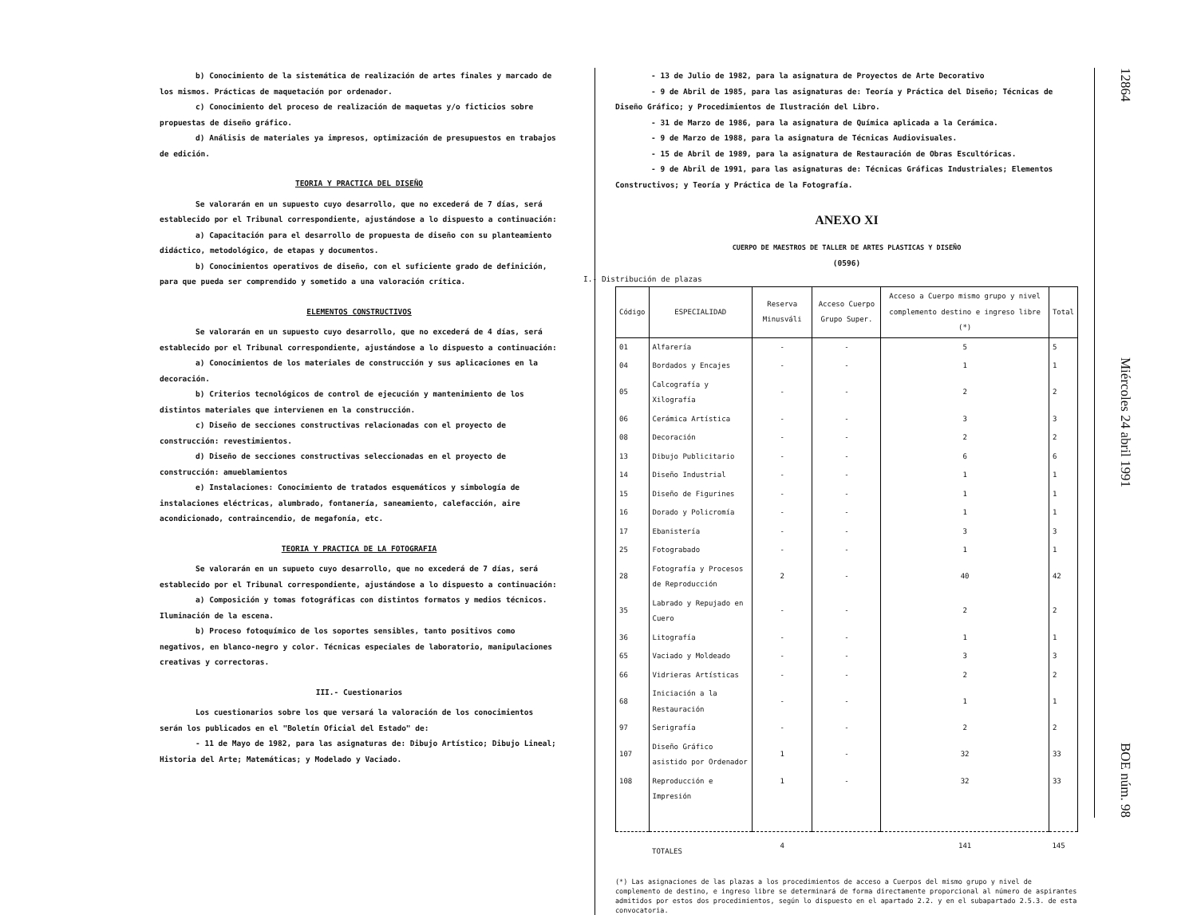b) Conocimiento de la sistemática de realización de artes finales y marcado de los mismos. Prácticas de maquetación por ordenador.
c) Conocimiento del proceso de realización de maquetas y/o ficticios sobre propuestas de diseño gráfico.
d) Análisis de materiales ya impresos, optimización de presupuestos en trabajos de edición.
TEORIA Y PRACTICA DEL DISEÑO
Se valorarán en un supuesto cuyo desarrollo, que no excederá de 7 días, será establecido por el Tribunal correspondiente, ajustándose a lo dispuesto a continuación:
a) Capacitación para el desarrollo de propuesta de diseño con su planteamiento didáctico, metodológico, de etapas y documentos.
b) Conocimientos operativos de diseño, con el suficiente grado de definición, para que pueda ser comprendido y sometido a una valoración crítica.
ELEMENTOS CONSTRUCTIVOS
Se valorarán en un supuesto cuyo desarrollo, que no excederá de 4 días, será establecido por el Tribunal correspondiente, ajustándose a lo dispuesto a continuación:
a) Conocimientos de los materiales de construcción y sus aplicaciones en la decoración.
b) Criterios tecnológicos de control de ejecución y mantenimiento de los distintos materiales que intervienen en la construcción.
c) Diseño de secciones constructivas relacionadas con el proyecto de construcción: revestimientos.
d) Diseño de secciones constructivas seleccionadas en el proyecto de construcción: amueblamientos
e) Instalaciones: Conocimiento de tratados esquemáticos y simbología de instalaciones eléctricas, alumbrado, fontanería, saneamiento, calefacción, aire acondicionado, contraincendio, de megafonía, etc.
TEORIA Y PRACTICA DE LA FOTOGRAFIA
Se valorarán en un supueto cuyo desarrollo, que no excederá de 7 días, será establecido por el Tribunal correspondiente, ajustándose a lo dispuesto a continuación:
a) Composición y tomas fotográficas con distintos formatos y medios técnicos. Iluminación de la escena.
b) Proceso fotoquímico de los soportes sensibles, tanto positivos como negativos, en blanco-negro y color. Técnicas especiales de laboratorio, manipulaciones creativas y correctoras.
III.- Cuestionarios
Los cuestionarios sobre los que versará la valoración de los conocimientos serán los publicados en el "Boletín Oficial del Estado" de:
- 11 de Mayo de 1982, para las asignaturas de: Dibujo Artístico; Dibujo Lineal; Historia del Arte; Matemáticas; y Modelado y Vaciado.
- 13 de Julio de 1982, para la asignatura de Proyectos de Arte Decorativo
- 9 de Abril de 1985, para las asignaturas de: Teoría y Práctica del Diseño; Técnicas de Diseño Gráfico; y Procedimientos de Ilustración del Libro.
- 31 de Marzo de 1986, para la asignatura de Química aplicada a la Cerámica.
- 9 de Marzo de 1988, para la asignatura de Técnicas Audiovisuales.
- 15 de Abril de 1989, para la asignatura de Restauración de Obras Escultóricas.
- 9 de Abril de 1991, para las asignaturas de: Técnicas Gráficas Industriales; Elementos Constructivos; y Teoría y Práctica de la Fotografía.
ANEXO XI
CUERPO DE MAESTROS DE TALLER DE ARTES PLASTICAS Y DISEÑO
(0596)
I.- Distribución de plazas
| Código | ESPECIALIDAD | Reserva Minusváli | Acceso Cuerpo Grupo Super. | Acceso a Cuerpo mismo grupo y nivel complemento destino e ingreso libre (*) | Total |
| --- | --- | --- | --- | --- | --- |
| 01 | Alfarería | - | - | 5 | 5 |
| 04 | Bordados y Encajes | - | - | 1 | 1 |
| 05 | Calcografía y Xilografía | - | - | 2 | 2 |
| 06 | Cerámica Artística | - | - | 3 | 3 |
| 08 | Decoración | - | - | 2 | 2 |
| 13 | Dibujo Publicitario | - | - | 6 | 6 |
| 14 | Diseño Industrial | - | - | 1 | 1 |
| 15 | Diseño de Figurines | - | - | 1 | 1 |
| 16 | Dorado y Policromía | - | - | 1 | 1 |
| 17 | Ebanistería | - | - | 3 | 3 |
| 25 | Fotograbado | - | - | 1 | 1 |
| 28 | Fotografía y Procesos de Reproducción | 2 | - | 40 | 42 |
| 35 | Labrado y Repujado en Cuero | - | - | 2 | 2 |
| 36 | Litografía | - | - | 1 | 1 |
| 65 | Vaciado y Moldeado | - | - | 3 | 3 |
| 66 | Vidrieras Artísticas | - | - | 2 | 2 |
| 68 | Iniciación a la Restauración | - | - | 1 | 1 |
| 97 | Serigrafía | - | - | 2 | 2 |
| 107 | Diseño Gráfico asistido por Ordenador | 1 | - | 32 | 33 |
| 108 | Reproducción e Impresión | 1 | - | 32 | 33 |
| | TOTALES | 4 | | 141 | 145 |
(*) Las asignaciones de las plazas a los procedimientos de acceso a Cuerpos del mismo grupo y nivel de complemento de destino, e ingreso libre se determinará de forma directamente proporcional al número de aspirantes admitidos por estos dos procedimientos, según lo dispuesto en el apartado 2.2. y en el subapartado 2.5.3. de esta convocatoria.
12864 Miércoles 24 abril 1991 BOE núm. 98